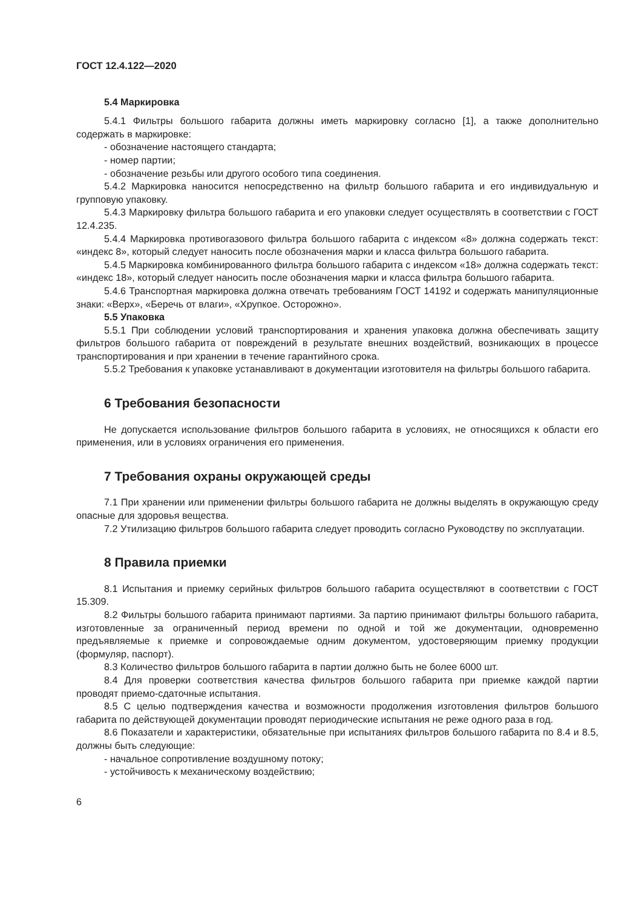ГОСТ 12.4.122—2020
5.4 Маркировка
5.4.1 Фильтры большого габарита должны иметь маркировку согласно [1], а также дополнительно содержать в маркировке:
- обозначение настоящего стандарта;
- номер партии;
- обозначение резьбы или другого особого типа соединения.
5.4.2 Маркировка наносится непосредственно на фильтр большого габарита и его индивидуальную и групповую упаковку.
5.4.3 Маркировку фильтра большого габарита и его упаковки следует осуществлять в соответствии с ГОСТ 12.4.235.
5.4.4 Маркировка противогазового фильтра большого габарита с индексом «8» должна содержать текст: «индекс 8», который следует наносить после обозначения марки и класса фильтра большого габарита.
5.4.5 Маркировка комбинированного фильтра большого габарита с индексом «18» должна содержать текст: «индекс 18», который следует наносить после обозначения марки и класса фильтра большого габарита.
5.4.6 Транспортная маркировка должна отвечать требованиям ГОСТ 14192 и содержать манипуляционные знаки: «Верх», «Беречь от влаги», «Хрупкое. Осторожно».
5.5 Упаковка
5.5.1 При соблюдении условий транспортирования и хранения упаковка должна обеспечивать защиту фильтров большого габарита от повреждений в результате внешних воздействий, возникающих в процессе транспортирования и при хранении в течение гарантийного срока.
5.5.2 Требования к упаковке устанавливают в документации изготовителя на фильтры большого габарита.
6 Требования безопасности
Не допускается использование фильтров большого габарита в условиях, не относящихся к области его применения, или в условиях ограничения его применения.
7 Требования охраны окружающей среды
7.1 При хранении или применении фильтры большого габарита не должны выделять в окружающую среду опасные для здоровья вещества.
7.2 Утилизацию фильтров большого габарита следует проводить согласно Руководству по эксплуатации.
8 Правила приемки
8.1 Испытания и приемку серийных фильтров большого габарита осуществляют в соответствии с ГОСТ 15.309.
8.2 Фильтры большого габарита принимают партиями. За партию принимают фильтры большого габарита, изготовленные за ограниченный период времени по одной и той же документации, одновременно предъявляемые к приемке и сопровождаемые одним документом, удостоверяющим приемку продукции (формуляр, паспорт).
8.3 Количество фильтров большого габарита в партии должно быть не более 6000 шт.
8.4 Для проверки соответствия качества фильтров большого габарита при приемке каждой партии проводят приемо-сдаточные испытания.
8.5 С целью подтверждения качества и возможности продолжения изготовления фильтров большого габарита по действующей документации проводят периодические испытания не реже одного раза в год.
8.6 Показатели и характеристики, обязательные при испытаниях фильтров большого габарита по 8.4 и 8.5, должны быть следующие:
- начальное сопротивление воздушному потоку;
- устойчивость к механическому воздействию;
6